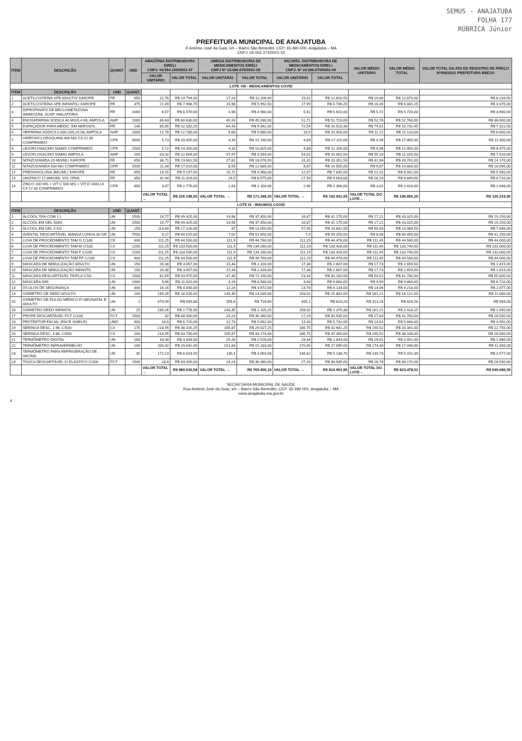SEMUS - ANAJATUBA
FOLHA 177
RÚBRICA Júnior
PREFEITURA MUNICIPAL DE ANAJATUBA
R Antônio José da Guia, s/n – Bairro São Benedito, CEP: 65.490.000, Anajatuba – MA
CNPJ: 06.002.372/0001-33
| ITEM | DESCRIÇÃO | QUANT. | UND | AMAZÔNIA DISTRIBUIDORA EIRELI CNPJ: 04.564.165/0001-47 | | OMEGA DISTRIBUIDORA DE MEDICAMENTOS EIRELI CNPJ Nº 19.086.670/0001-09 | | DICOREL DISTRIBUIDORA DE MEDICAMENTOS EIRELI CNPJ: Nº 19.086.670/0001-09 | | VALOR MÉDIO UNITÁRIO | VALOR MÉDIO TOTAL | VALOR TOTAL DA ATA DE REGISTRO DE PREÇO Nº006/2021 PREFEITURA BREJO |
| --- | --- | --- | --- | --- | --- | --- | --- | --- | --- | --- | --- | --- |
| | | | | VALOR UNITÁRIO | VALOR TOTAL | VALOR UNITÁRIO | VALOR TOTAL | VALOR UNITÁRIO | VALOR TOTAL | | | |
| LOTE VIII - MEDICAMENTOS COVID | | | | | | | | | | | | |
| ITEM | DESCRIÇÃO | UND | QUANT. | | | | | | | | | |
| 1 | ACETILCISTEÍNA XPE ADULTO/ XAROPE | FR | 650 | 22,76 | R$ 14.794,00 | 17,24 | R$ 11.206,00 | 19,41 | R$ 12.616,50 | R$ 19,80 | R$ 12.870,00 | R$ 6.233,50 |
| 2 | ACETILCISTEÍNA XPE INFANTIL/ XAROPE | FR | 375 | 21,09 | R$ 7.908,75 | 15,98 | R$ 5.992,50 | 17,99 | R$ 6.746,25 | R$ 18,35 | R$ 6.881,25 | R$ 3.075,00 |
| 3 | DIPROPINATO DE BECLOMETAZONA 400MCG/ML SUSP. INALATÓRIA | FR | 1000 | 6,57 | R$ 6.570,00 | 4,98 | R$ 4.980,00 | 5,61 | R$ 5.610,00 | R$ 5,72 | R$ 5.720,00 | R$ 3.900,00 |
| 4 | ENOXAPARINA SÓDICA 40 MG/0,4 ML AMPOLA | AMP | 1000 | 60,63 | R$ 60.630,00 | 45,93 | R$ 45.930,00 | 51,71 | R$ 51.710,00 | R$ 52,76 | R$ 52.760,00 | R$ 36.000,00 |
| 5 | ESPAÇADOR PARA MEDIC. EM AEROSOL | FR | 145 | 85,05 | R$ 12.332,25 | 64,43 | R$ 9.342,35 | 72,54 | R$ 10.518,30 | R$ 74,01 | R$ 10.731,45 | R$ 7.322,50 |
| 6 | HEPARINA SÓDICA 5.000 UI/0,25 ML AMPOLA | AMP | 1000 | 12,78 | R$ 12.780,00 | 9,68 | R$ 9.680,00 | 10,9 | R$ 10.900,00 | R$ 11,12 | R$ 11.120,00 | R$ 6.800,00 |
| 7 | HIDROXICLOROQUINA 400 MG CX C/ 30 COMPRIMIDO | CPR | 3500 | 5,73 | R$ 20.055,00 | 4,34 | R$ 15.190,00 | 4,89 | R$ 17.115,00 | R$ 4,99 | R$ 17.465,00 | R$ 11.900,00 |
| 8 | LEVOFLOXACINO 500MG COMPRIMIDO | CPR | 2500 | 5,72 | R$ 14.300,00 | 4,33 | R$ 10.825,00 | 4,88 | R$ 12.200,00 | R$ 4,98 | R$ 12.450,00 | R$ 8.475,00 |
| 9 | LEVOFLOXACINO 500MG AMPOLA | AMP | 200 | 63,32 | R$ 12.664,00 | 47,97 | R$ 9.594,00 | 54,01 | R$ 10.802,00 | R$ 55,10 | R$ 11.020,00 | R$ 7.520,00 |
| 10 | NITAZOXANIDA 20 MG/ML/ XAROPE | FR | 650 | 36,71 | R$ 23.861,50 | 27,81 | R$ 18.076,50 | 31,31 | R$ 20.351,50 | R$ 31,94 | R$ 20.761,00 | R$ 14.170,00 |
| 11 | NITAZOXANIDA 500 MG COMPRIMIDO | CPR | 1500 | 11,34 | R$ 17.010,00 | 8,59 | R$ 12.885,00 | 9,67 | R$ 14.505,00 | R$ 9,87 | R$ 14.805,00 | R$ 10.095,00 |
| 12 | PREDNISOLONA 3MG/ML/ XAROPE | FR | 650 | 14,15 | R$ 9.197,50 | 10,72 | R$ 6.968,00 | 12,07 | R$ 7.845,50 | R$ 12,31 | R$ 8.001,50 | R$ 5.460,00 |
| 13 | UNIZINCO 17,6MG/ML SOL ORAL | FR | 350 | 32,34 | R$ 11.319,00 | 24,5 | R$ 8.575,00 | 27,58 | R$ 9.653,00 | R$ 28,14 | R$ 9.849,00 | R$ 6.720,00 |
| 14 | ZINCO 100 MG + VIT C 500 MG + VIT D 1000 UI CX C/ 30 COMPRIMIDO | CPR | 800 | 3,47 | R$ 2.776,00 | 2,63 | R$ 2.104,00 | 2,96 | R$ 2.368,00 | R$ 3,02 | R$ 2.416,00 | R$ 1.648,00 |
| | | | | VALOR TOTAL → | R$ 226.198,00 | VALOR TOTAL → | R$ 171.348,35 | VALOR TOTAL → | R$ 192.941,05 | VALOR TOTAL DO LOTE→ | R$ 196.850,20 | R$ 129.319,00 |
| LOTE IX - INSUMOS COVID | | | | | | | | | | | | |
| ITEM | DESCRIÇÃO | UND | QUANT. | | | | | | | | | |
| 1 | ÁLCOOL 70% COM 1 L | UN | 2500 | 19,77 | R$ 49.425,00 | 14,98 | R$ 37.450,00 | 16,87 | R$ 42.175,00 | R$ 17,21 | R$ 43.025,00 | R$ 19.250,00 |
| 2 | ÁLCOOL EM GEL 500G | UN | 2500 | 19,77 | R$ 49.425,00 | 14,98 | R$ 37.450,00 | 16,87 | R$ 42.175,00 | R$ 17,21 | R$ 43.025,00 | R$ 19.250,00 |
| 3 | ÁLCOOL EM GEL 5 KG | UN | 150 | 114,84 | R$ 17.226,00 | 87 | R$ 13.050,00 | 97,95 | R$ 14.692,50 | R$ 99,93 | R$ 14.989,50 | R$ 7.896,00 |
| 4 | AVENTAL DESCARTÁVEL MANGA LONGA 30 GR | UN | 7500 | 9,27 | R$ 69.525,00 | 7,02 | R$ 52.650,00 | 7,9 | R$ 59.250,00 | R$ 8,06 | R$ 60.450,00 | R$ 41.250,00 |
| 5 | LUVA DE PROCEDIMENTO TAM G C/100 | CX | 400 | 111,25 | R$ 44.500,00 | 111,9 | R$ 44.760,00 | 111,19 | R$ 44.476,00 | R$ 111,45 | R$ 44.580,00 | R$ 44.000,00 |
| 6 | LUVA DE PROCEDIMENTO TAM M C/100 | CX | 1200 | 111,25 | R$ 133.500,00 | 111,9 | R$ 134.280,00 | 111,19 | R$ 133.428,00 | R$ 111,45 | R$ 133.740,00 | R$ 132.000,00 |
| 7 | LUVA DE PROCEDIMENTO TAM P C/100 | CX | 1200 | 111,25 | R$ 133.500,00 | 111,9 | R$ 134.280,00 | 111,19 | R$ 133.428,00 | R$ 111,45 | R$ 133.740,00 | R$ 132.000,00 |
| 8 | LUVA DE PROCEDIMENTO TAM PP C/100 | CX | 400 | 111,25 | R$ 44.500,00 | 111,9 | R$ 44.760,00 | 111,19 | R$ 44.476,00 | R$ 111,45 | R$ 44.580,00 | R$ 44.000,00 |
| 9 | MÁSCARA DE NEBULIZAÇÃO ADULTO | UN | 150 | 20,38 | R$ 3.057,00 | 15,44 | R$ 2.316,00 | 17,38 | R$ 2.607,00 | R$ 17,73 | R$ 2.659,50 | R$ 1.815,00 |
| 10 | MÁSCARA DE NEBULIZAÇÃO INFANTIL | UN | 150 | 20,38 | R$ 3.057,00 | 15,44 | R$ 2.316,00 | 17,38 | R$ 2.607,00 | R$ 17,73 | R$ 2.659,50 | R$ 1.815,00 |
| 11 | MÁSCARA DESCARTÁVEL TRIPLA C/50 | CX | 1500 | 62,65 | R$ 93.975,00 | 47,46 | R$ 71.190,00 | 53,44 | R$ 80.160,00 | R$ 54,52 | R$ 81.780,00 | R$ 55.800,00 |
| 12 | MÁSCARA N95 | UN | 2000 | 5,66 | R$ 11.320,00 | 4,29 | R$ 8.580,00 | 4,83 | R$ 9.660,00 | R$ 4,93 | R$ 9.860,00 | R$ 6.720,00 |
| 13 | ÓCULOS DE SEGURANÇA | UN | 300 | 16,16 | R$ 4.848,00 | 12,24 | R$ 3.672,00 | 13,78 | R$ 4.134,00 | R$ 14,06 | R$ 4.218,00 | R$ 2.877,00 |
| 14 | OXÍMETRO DE DEDO ADULTO | UN | 100 | 185,26 | R$ 18.526,00 | 140,35 | R$ 14.035,00 | 158,02 | R$ 15.802,00 | R$ 161,21 | R$ 16.121,00 | R$ 11.000,00 |
| 15 | OXÍMETRO DE PULSO MÉDICO P/ NEONATAL E ADULTO | UN | 2 | 474,94 | R$ 949,88 | 359,8 | R$ 719,60 | 405,1 | R$ 810,20 | R$ 413,28 | R$ 826,56 | R$ 564,00 |
| 16 | OXÍMETRO DEDO INFANTIL | UN | 15 | 185,26 | R$ 2.778,90 | 140,35 | R$ 2.105,25 | 158,02 | R$ 2.370,30 | R$ 161,21 | R$ 2.418,15 | R$ 1.650,00 |
| 17 | PROPE DESCARTÁVEL PCT C/100 | PCT | 1500 | 32 | R$ 48.000,00 | 24,24 | R$ 36.360,00 | 27,29 | R$ 40.935,00 | R$ 27,84 | R$ 41.760,00 | R$ 28.500,00 |
| 18 | PROTEETOR FACIAL (FACE SHIELD) | UND | 400 | 16,8 | R$ 6.720,00 | 12,73 | R$ 5.092,00 | 14,33 | R$ 5.732,00 | R$ 14,62 | R$ 5.848,00 | R$ 3.992,00 |
| 19 | SERINGA DESC. 1 ML C/500 | CX | 175 | 218,95 | R$ 38.316,25 | 165,87 | R$ 29.027,25 | 186,75 | R$ 32.681,25 | R$ 190,52 | R$ 33.341,00 | R$ 22.750,00 |
| 20 | SERINGA DESC. 3 ML C/500 | CX | 200 | 218,95 | R$ 43.790,00 | 165,87 | R$ 33.174,00 | 186,75 | R$ 37.350,00 | R$ 190,52 | R$ 38.104,00 | R$ 26.000,00 |
| 21 | TERMÔMETRO DIGITAL | UN | 100 | 33,34 | R$ 3.334,00 | 25,26 | R$ 2.526,00 | 28,44 | R$ 2.844,00 | R$ 29,01 | R$ 2.901,00 | R$ 1.980,00 |
| 22 | TERMÔMETRO INFRAVERMELHO | UN | 100 | 200,42 | R$ 20.042,00 | 151,83 | R$ 15.183,00 | 170,95 | R$ 17.095,00 | R$ 174,40 | R$ 17.440,00 | R$ 11.900,00 |
| 23 | TERMÔMETRO PARA REFRIGERAÇÃO DE VACINA | UN | 35 | 172,13 | R$ 6.024,55 | 130,4 | R$ 4.564,00 | 146,82 | R$ 5.138,70 | R$ 149,78 | R$ 5.242,30 | R$ 3.577,00 |
| 24 | TOUCA DESCARTÁVEL C/ ELÁSTICO C/100 | PCT | 1500 | 28,8 | R$ 43.200,00 | 24,24 | R$ 36.360,00 | 27,29 | R$ 40.935,00 | R$ 26,78 | R$ 40.170,00 | R$ 28.500,00 |
| | | | | VALOR TOTAL → | R$ 889.539,58 | VALOR TOTAL → | R$ 765.900,10 | VALOR TOTAL → | R$ 814.961,95 | VALOR TOTAL DO LOTE→ | R$ 823.478,51 | R$ 649.086,00 |
SECRETARIA MUNICIPAL DE SAÚDE
Rua Antônio José da Guia, s/n – Bairro São Benedito, CEP: 65.490.000, Anajatuba – MA
www.anajatuba.ma.gov.br
4